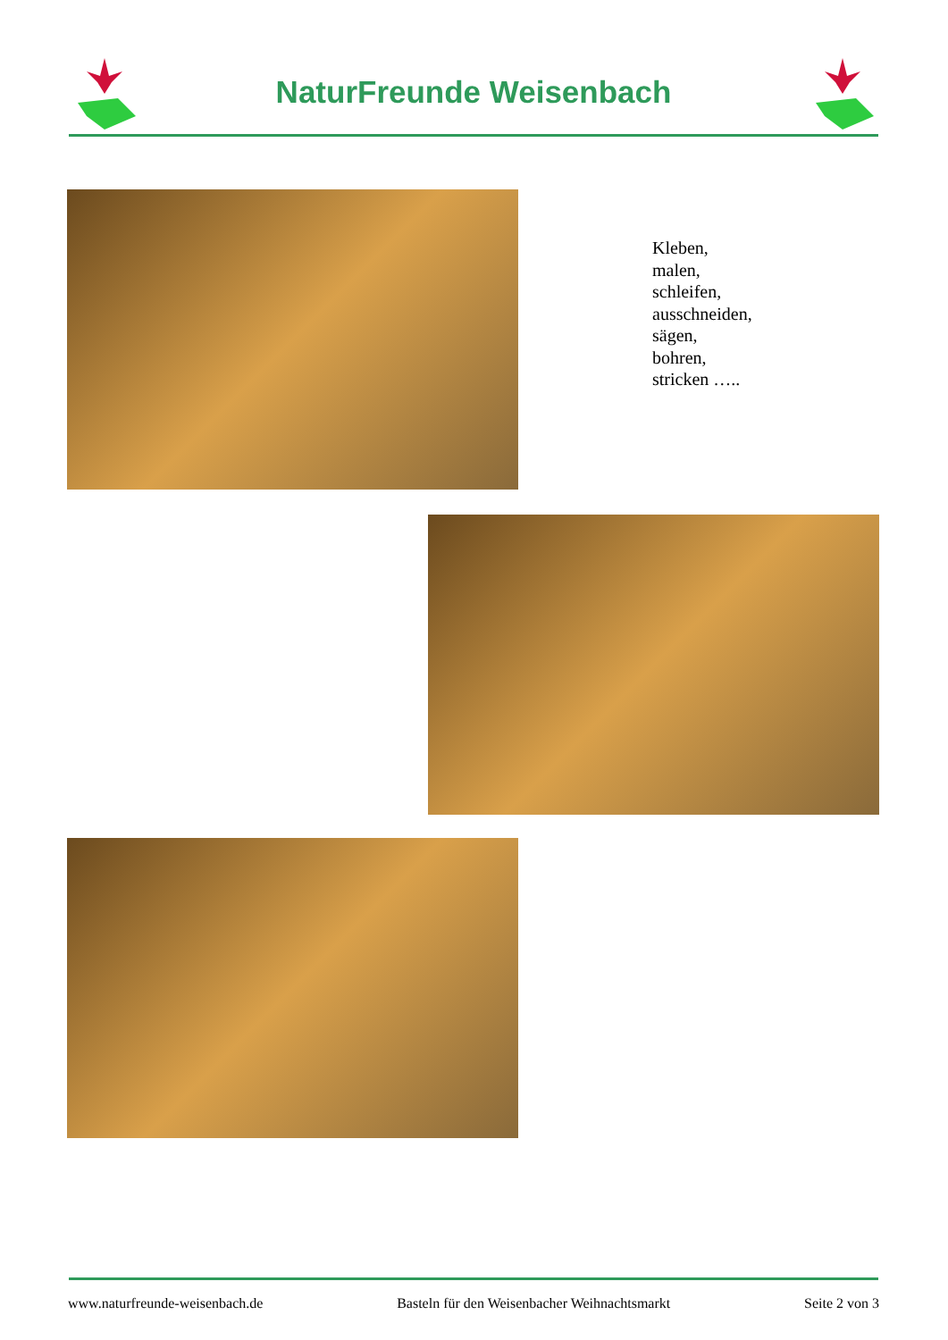NaturFreunde Weisenbach
Kleben,
malen,
schleifen,
ausschneiden,
sägen,
bohren,
stricken …..
www.naturfreunde-weisenbach.de Basteln für den Weisenbacher Weihnachtsmarkt Seite 2 von 3